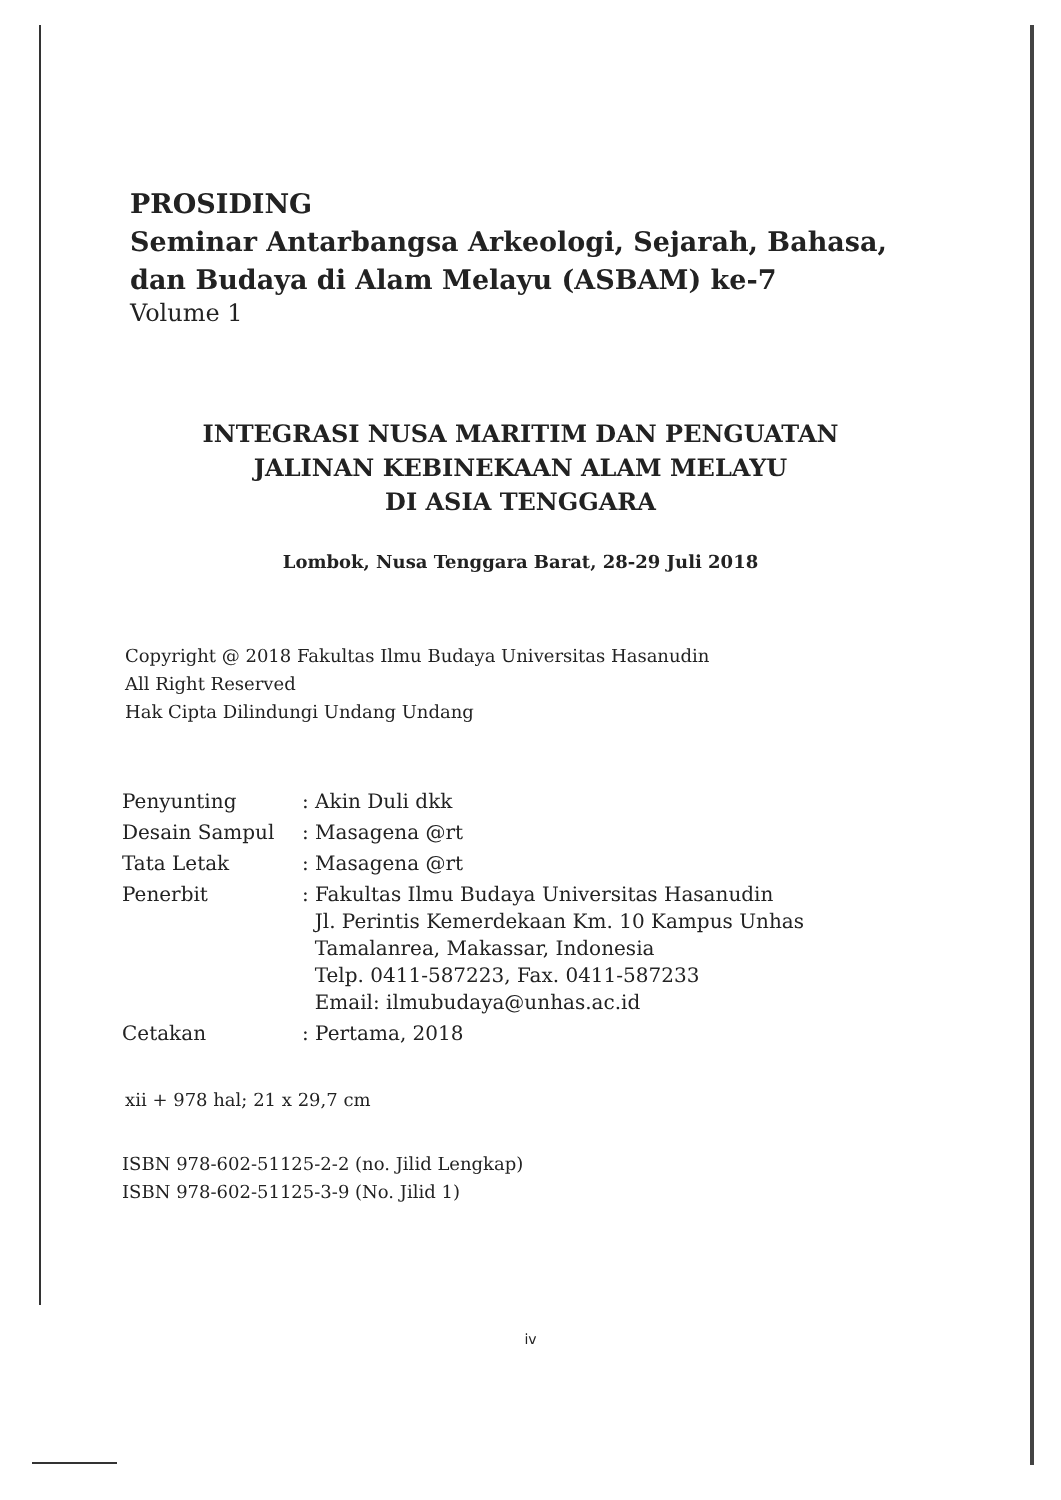PROSIDING
Seminar Antarbangsa Arkeologi, Sejarah, Bahasa,
dan Budaya di Alam Melayu (ASBAM) ke-7
Volume 1
INTEGRASI NUSA MARITIM DAN PENGUATAN
JALINAN KEBINEKAAN ALAM MELAYU
DI ASIA TENGGARA
Lombok, Nusa Tenggara Barat, 28-29 Juli 2018
Copyright @ 2018 Fakultas Ilmu Budaya Universitas Hasanudin
All Right Reserved
Hak Cipta Dilindungi Undang Undang
| Penyunting | : Akin Duli dkk |
| Desain Sampul | : Masagena @rt |
| Tata Letak | : Masagena @rt |
| Penerbit | : Fakultas Ilmu Budaya Universitas Hasanudin Jl. Perintis Kemerdekaan Km. 10 Kampus Unhas Tamalanrea, Makassar, Indonesia Telp. 0411-587223, Fax. 0411-587233 Email: ilmubudaya@unhas.ac.id |
| Cetakan | : Pertama, 2018 |
xii + 978 hal; 21 x 29,7 cm
ISBN 978-602-51125-2-2 (no. Jilid Lengkap)
ISBN 978-602-51125-3-9 (No. Jilid 1)
iv